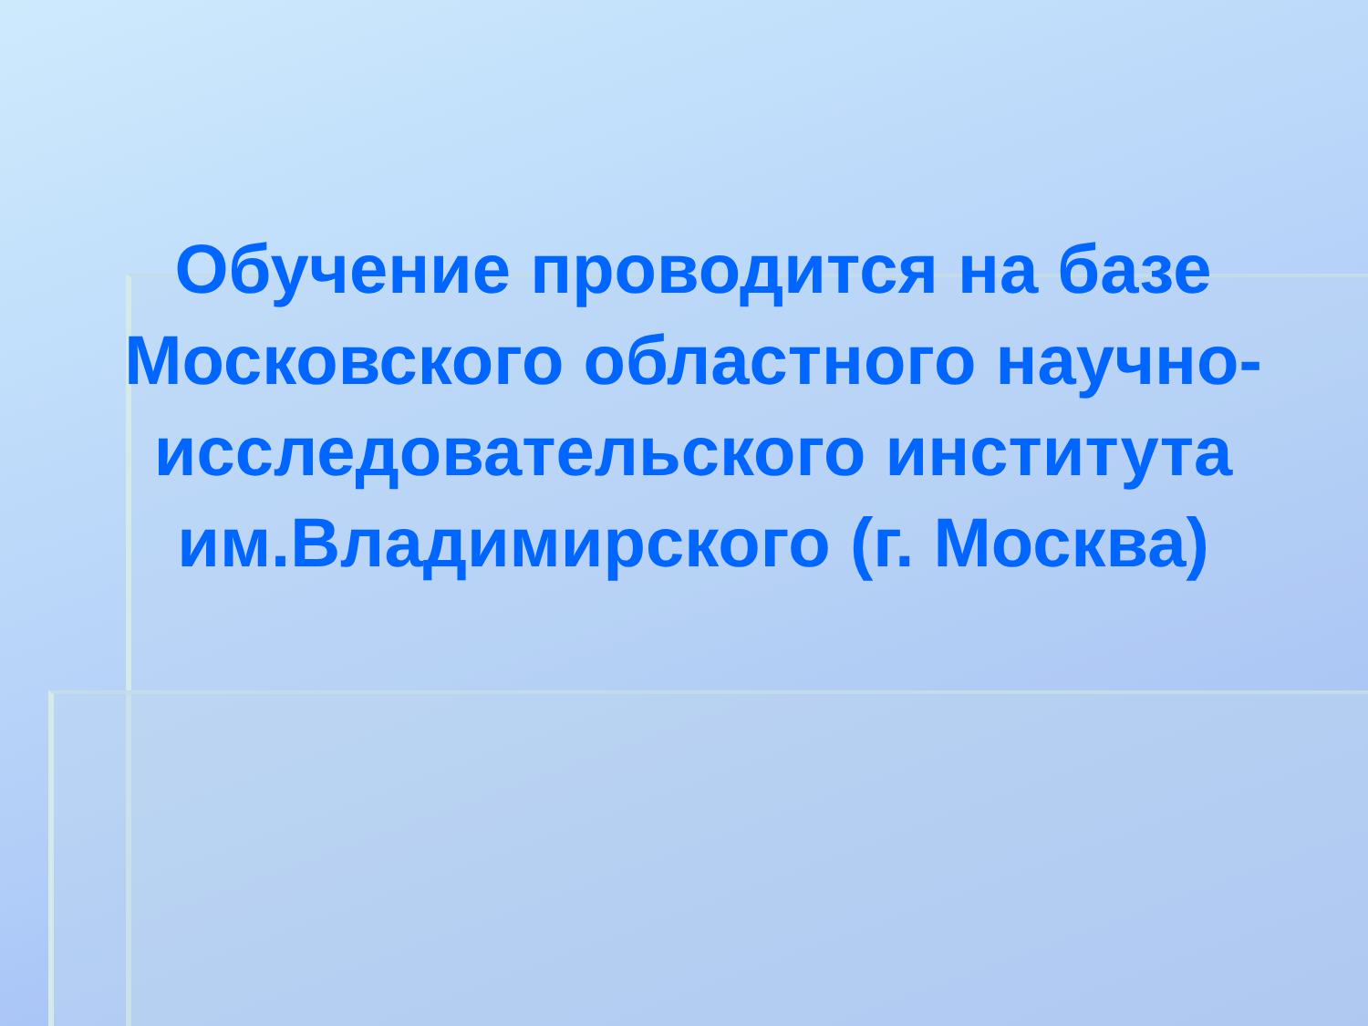Обучение проводится на базе Московского областного научно-исследовательского института им.Владимирского (г. Москва)